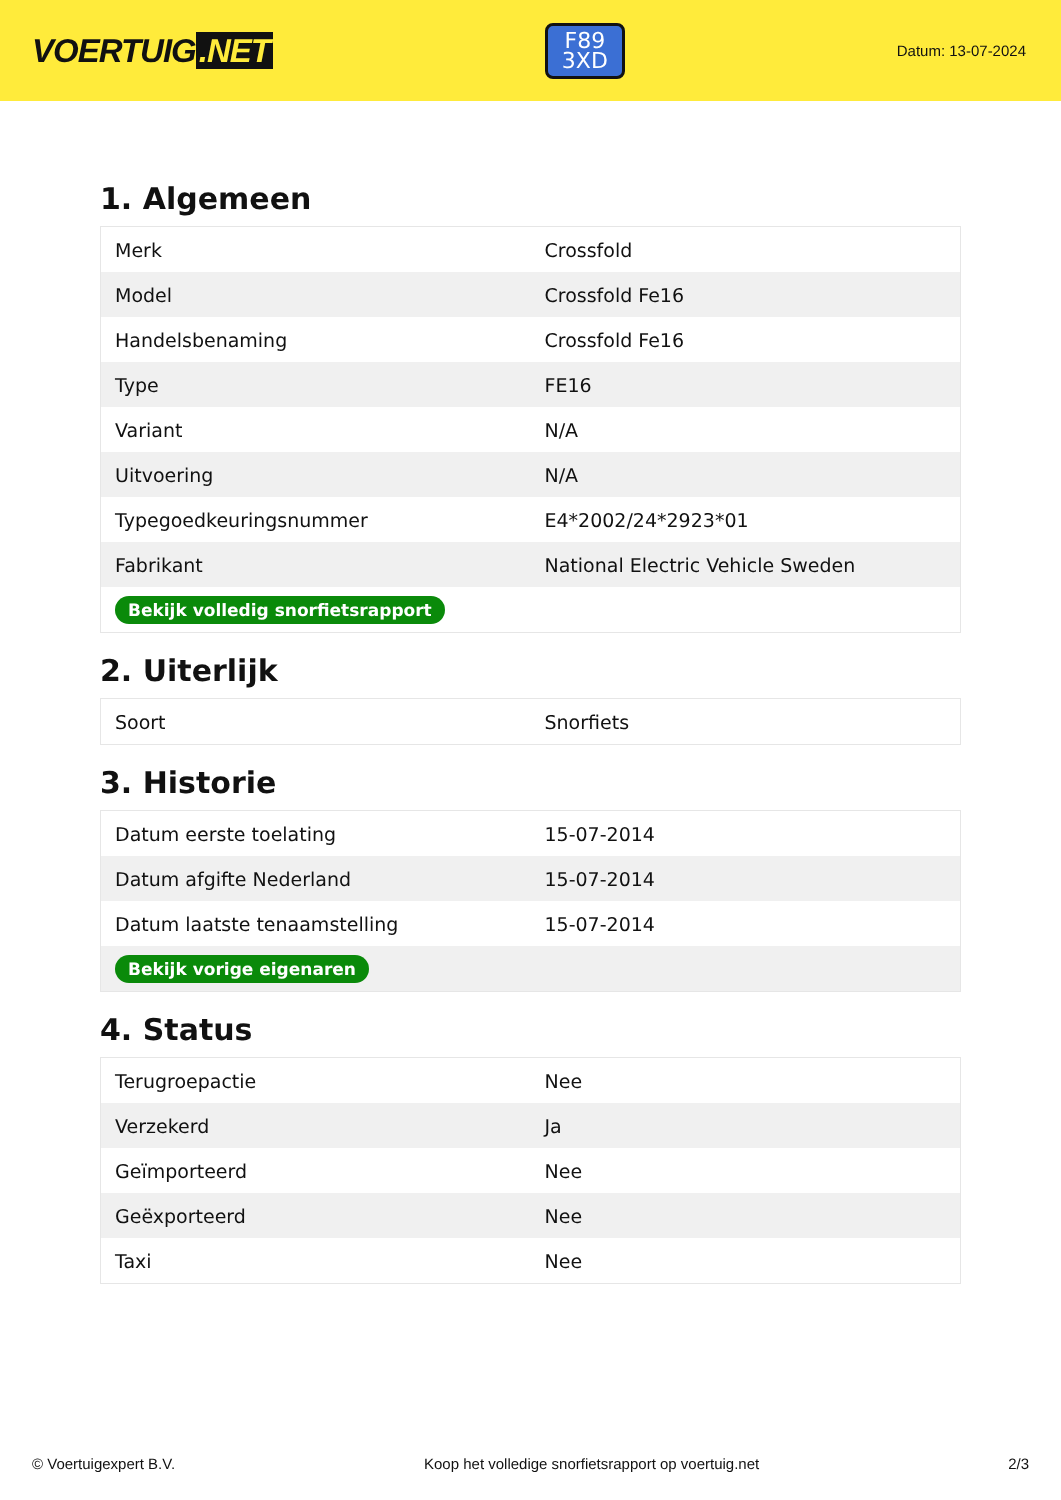VOERTUIG.NET
F89
3XD
Datum: 13-07-2024
1. Algemeen
| Merk | Crossfold |
| Model | Crossfold Fe16 |
| Handelsbenaming | Crossfold Fe16 |
| Type | FE16 |
| Variant | N/A |
| Uitvoering | N/A |
| Typegoedkeuringsnummer | E4*2002/24*2923*01 |
| Fabrikant | National Electric Vehicle Sweden |
| Bekijk volledig snorfietsrapport | |
2. Uiterlijk
| Soort | Snorfiets |
3. Historie
| Datum eerste toelating | 15-07-2014 |
| Datum afgifte Nederland | 15-07-2014 |
| Datum laatste tenaamstelling | 15-07-2014 |
| Bekijk vorige eigenaren | |
4. Status
| Terugroepactie | Nee |
| Verzekerd | Ja |
| Geïmporteerd | Nee |
| Geëxporteerd | Nee |
| Taxi | Nee |
© Voertuigexpert B.V. Koop het volledige snorfietsrapport op voertuig.net 2/3